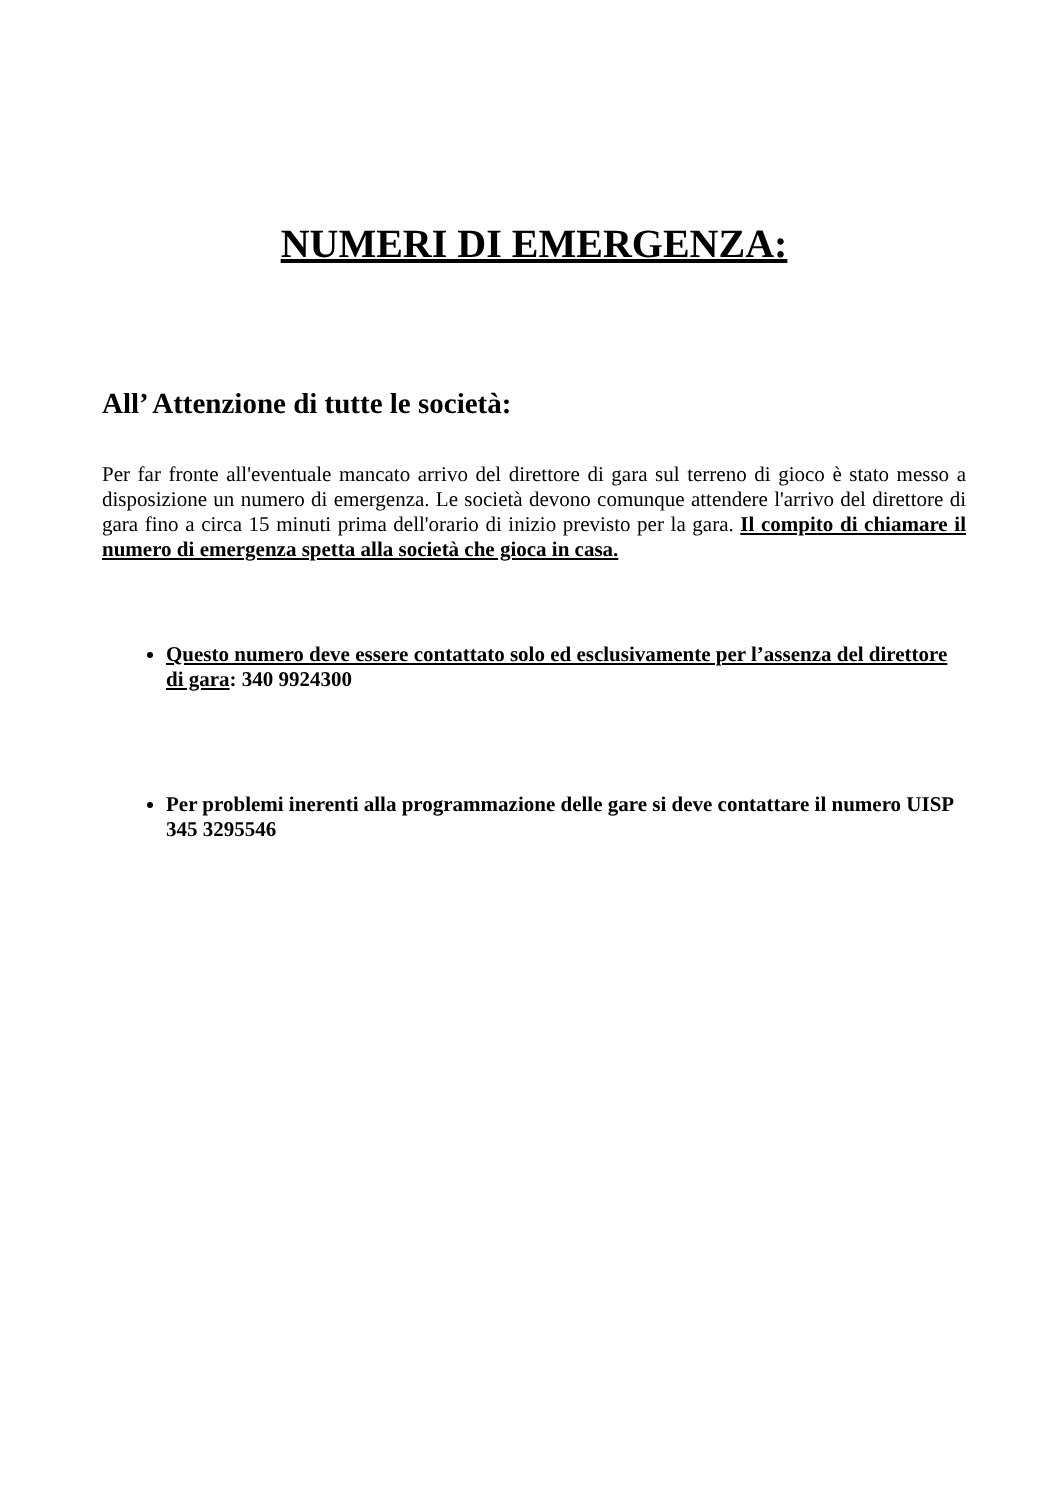NUMERI DI EMERGENZA:
All’ Attenzione di tutte le società:
Per far fronte all'eventuale mancato arrivo del direttore di gara sul terreno di gioco è stato messo a disposizione un numero di emergenza. Le società devono comunque attendere l'arrivo del direttore di gara fino a circa 15 minuti prima dell'orario di inizio previsto per la gara. Il compito di chiamare il numero di emergenza spetta alla società che gioca in casa.
Questo numero deve essere contattato solo ed esclusivamente per l’assenza del direttore di gara: 340 9924300
Per problemi inerenti alla programmazione delle gare si deve contattare il numero UISP 345 3295546